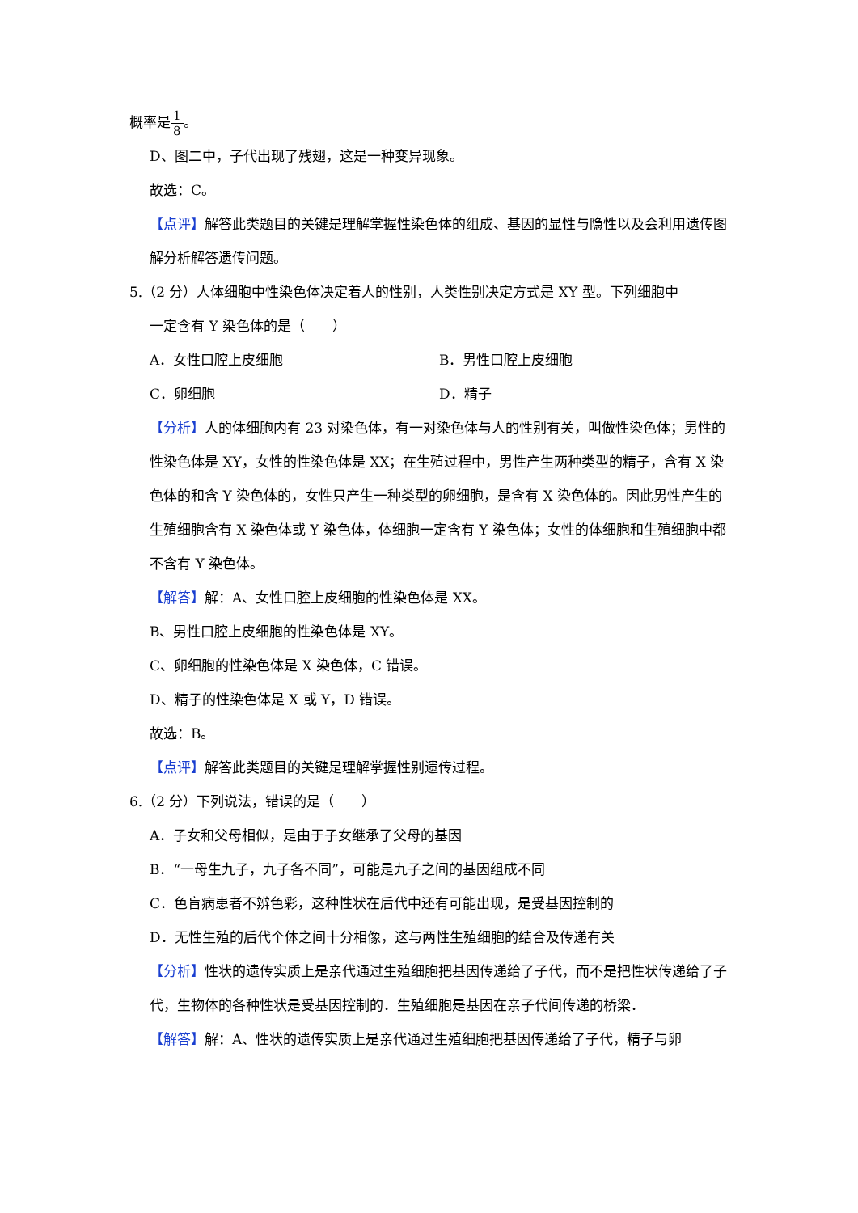概率是1 8。
D、图二中，子代出现了残翅，这是一种变异现象。
故选：C。
【点评】解答此类题目的关键是理解掌握性染色体的组成、基因的显性与隐性以及会利用遗传图解分析解答遗传问题。
5.（2 分）人体细胞中性染色体决定着人的性别，人类性别决定方式是 XY 型。下列细胞中
一定含有 Y 染色体的是（　　）
A．女性口腔上皮细胞 B．男性口腔上皮细胞
C．卵细胞 D．精子
【分析】人的体细胞内有 23 对染色体，有一对染色体与人的性别有关，叫做性染色体；男性的性染色体是 XY，女性的性染色体是 XX；在生殖过程中，男性产生两种类型的精子，含有 X 染色体的和含 Y 染色体的，女性只产生一种类型的卵细胞，是含有 X 染色体的。因此男性产生的生殖细胞含有 X 染色体或 Y 染色体，体细胞一定含有 Y 染色体；女性的体细胞和生殖细胞中都不含有 Y 染色体。
【解答】解：A、女性口腔上皮细胞的性染色体是 XX。
B、男性口腔上皮细胞的性染色体是 XY。
C、卵细胞的性染色体是 X 染色体，C 错误。
D、精子的性染色体是 X 或 Y，D 错误。
故选：B。
【点评】解答此类题目的关键是理解掌握性别遗传过程。
6.（2 分）下列说法，错误的是（　　）
A．子女和父母相似，是由于子女继承了父母的基因
B．“一母生九子，九子各不同”，可能是九子之间的基因组成不同
C．色盲病患者不辨色彩，这种性状在后代中还有可能出现，是受基因控制的
D．无性生殖的后代个体之间十分相像，这与两性生殖细胞的结合及传递有关
【分析】性状的遗传实质上是亲代通过生殖细胞把基因传递给了子代，而不是把性状传递给了子代，生物体的各种性状是受基因控制的．生殖细胞是基因在亲子代间传递的桥梁．
【解答】解：A、性状的遗传实质上是亲代通过生殖细胞把基因传递给了子代，精子与卵